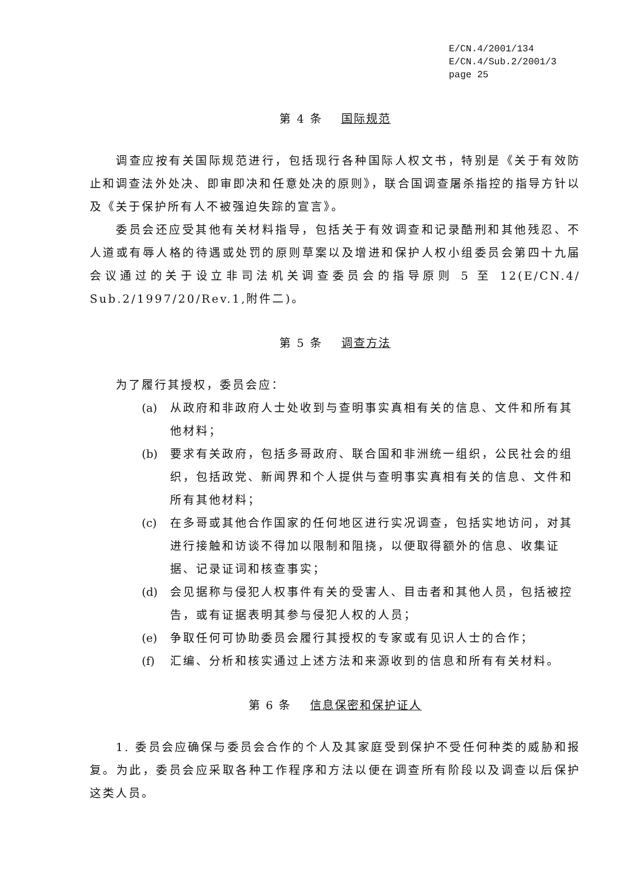E/CN.4/2001/134
E/CN.4/Sub.2/2001/3
page 25
第 4 条 国际规范
调查应按有关国际规范进行，包括现行各种国际人权文书，特别是《关于有效防止和调查法外处决、即审即决和任意处决的原则》，联合国调查屠杀指控的指导方针以及《关于保护所有人不被强迫失踪的宣言》。
委员会还应受其他有关材料指导，包括关于有效调查和记录酷刑和其他残忍、不人道或有辱人格的待遇或处罚的原则草案以及增进和保护人权小组委员会第四十九届会议通过的关于设立非司法机关调查委员会的指导原则 5 至 12(E/CN.4/ Sub.2/1997/20/Rev.1,附件二)。
第 5 条 调查方法
为了履行其授权，委员会应：
(a) 从政府和非政府人士处收到与查明事实真相有关的信息、文件和所有其他材料；
(b) 要求有关政府，包括多哥政府、联合国和非洲统一组织，公民社会的组织，包括政党、新闻界和个人提供与查明事实真相有关的信息、文件和所有其他材料；
(c) 在多哥或其他合作国家的任何地区进行实况调查，包括实地访问，对其进行接触和访谈不得加以限制和阻挠，以便取得额外的信息、收集证据、记录证词和核查事实；
(d) 会见据称与侵犯人权事件有关的受害人、目击者和其他人员，包括被控告，或有证据表明其参与侵犯人权的人员；
(e) 争取任何可协助委员会履行其授权的专家或有见识人士的合作；
(f) 汇编、分析和核实通过上述方法和来源收到的信息和所有有关材料。
第 6 条 信息保密和保护证人
1. 委员会应确保与委员会合作的个人及其家庭受到保护不受任何种类的威胁和报复。为此，委员会应采取各种工作程序和方法以便在调查所有阶段以及调查以后保护这类人员。